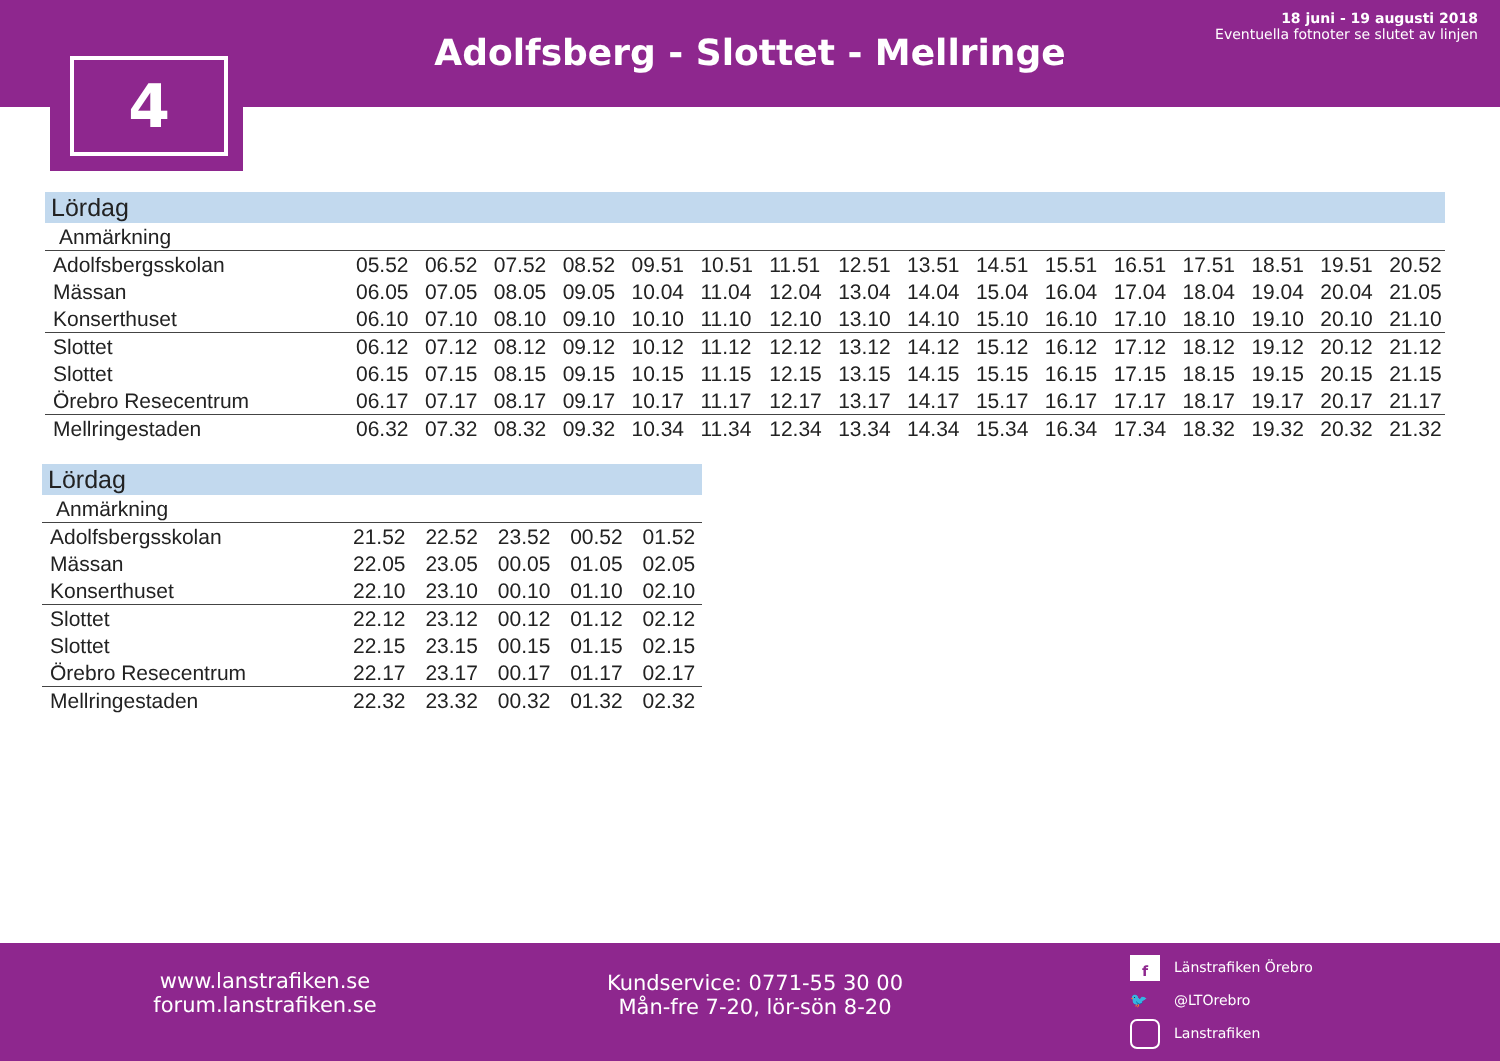Adolfsberg - Slottet - Mellringe
18 juni - 19 augusti 2018
Eventuella fotnoter se slutet av linjen
4
Lördag
| Anmärkning | | | | | | | | | | | | | | | | |
| Adolfsbergsskolan | 05.52 | 06.52 | 07.52 | 08.52 | 09.51 | 10.51 | 11.51 | 12.51 | 13.51 | 14.51 | 15.51 | 16.51 | 17.51 | 18.51 | 19.51 | 20.52 |
| Mässan | 06.05 | 07.05 | 08.05 | 09.05 | 10.04 | 11.04 | 12.04 | 13.04 | 14.04 | 15.04 | 16.04 | 17.04 | 18.04 | 19.04 | 20.04 | 21.05 |
| Konserthuset | 06.10 | 07.10 | 08.10 | 09.10 | 10.10 | 11.10 | 12.10 | 13.10 | 14.10 | 15.10 | 16.10 | 17.10 | 18.10 | 19.10 | 20.10 | 21.10 |
| Slottet | 06.12 | 07.12 | 08.12 | 09.12 | 10.12 | 11.12 | 12.12 | 13.12 | 14.12 | 15.12 | 16.12 | 17.12 | 18.12 | 19.12 | 20.12 | 21.12 |
| Slottet | 06.15 | 07.15 | 08.15 | 09.15 | 10.15 | 11.15 | 12.15 | 13.15 | 14.15 | 15.15 | 16.15 | 17.15 | 18.15 | 19.15 | 20.15 | 21.15 |
| Örebro Resecentrum | 06.17 | 07.17 | 08.17 | 09.17 | 10.17 | 11.17 | 12.17 | 13.17 | 14.17 | 15.17 | 16.17 | 17.17 | 18.17 | 19.17 | 20.17 | 21.17 |
| Mellringestaden | 06.32 | 07.32 | 08.32 | 09.32 | 10.34 | 11.34 | 12.34 | 13.34 | 14.34 | 15.34 | 16.34 | 17.34 | 18.32 | 19.32 | 20.32 | 21.32 |
Lördag
| Anmärkning | | | | | |
| Adolfsbergsskolan | 21.52 | 22.52 | 23.52 | 00.52 | 01.52 |
| Mässan | 22.05 | 23.05 | 00.05 | 01.05 | 02.05 |
| Konserthuset | 22.10 | 23.10 | 00.10 | 01.10 | 02.10 |
| Slottet | 22.12 | 23.12 | 00.12 | 01.12 | 02.12 |
| Slottet | 22.15 | 23.15 | 00.15 | 01.15 | 02.15 |
| Örebro Resecentrum | 22.17 | 23.17 | 00.17 | 01.17 | 02.17 |
| Mellringestaden | 22.32 | 23.32 | 00.32 | 01.32 | 02.32 |
www.lanstrafiken.se
forum.lanstrafiken.se
Kundservice: 0771-55 30 00
Mån-fre 7-20, lör-sön 8-20
f Länstrafiken Örebro
🐦 @LTOrebro
Lanstrafiken